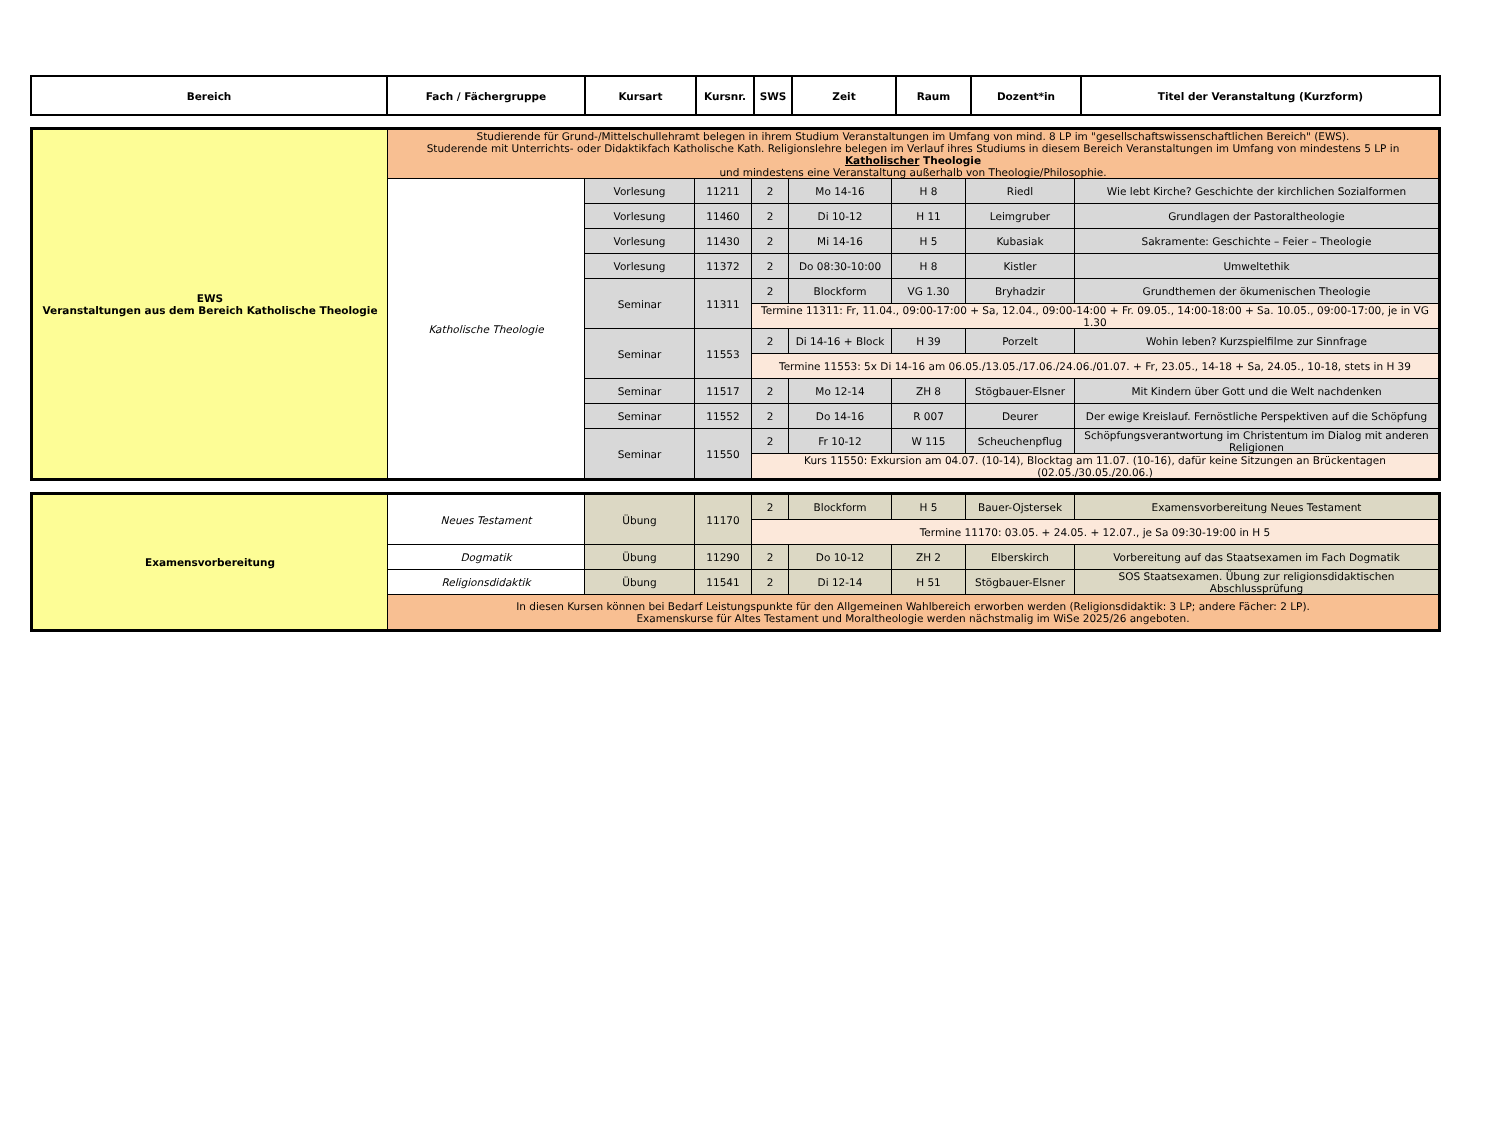| Bereich | Fach / Fächergruppe | Kursart | Kursnr. | SWS | Zeit | Raum | Dozent*in | Titel der Veranstaltung (Kurzform) |
| --- | --- | --- | --- | --- | --- | --- | --- | --- |
| EWS Veranstaltungen aus dem Bereich Katholische Theologie | Studierende für Grund-/Mittelschullehramt belegen in ihrem Studium Veranstaltungen im Umfang von mind. 8 LP im "gesellschaftswissenschaftlichen Bereich" (EWS). Studerende mit Unterrichts- oder Didaktikfach Katholische Kath. Religionslehre belegen im Verlauf ihres Studiums in diesem Bereich Veranstaltungen im Umfang von mindestens 5 LP in Katholischer Theologie und mindestens eine Veranstaltung außerhalb von Theologie/Philosophie. | | | | | | | |
| | Katholische Theologie | Vorlesung | 11211 | 2 | Mo 14-16 | H 8 | Riedl | Wie lebt Kirche? Geschichte der kirchlichen Sozialformen |
| | | Vorlesung | 11460 | 2 | Di 10-12 | H 11 | Leimgruber | Grundlagen der Pastoraltheologie |
| | | Vorlesung | 11430 | 2 | Mi 14-16 | H 5 | Kubasiak | Sakramente: Geschichte – Feier – Theologie |
| | | Vorlesung | 11372 | 2 | Do 08:30-10:00 | H 8 | Kistler | Umweltethik |
| | | Seminar | 11311 | 2 | Blockform | VG 1.30 | Bryhadzir | Grundthemen der ökumenischen Theologie |
| | | | | Termine 11311: Fr, 11.04., 09:00-17:00 + Sa, 12.04., 09:00-14:00 + Fr. 09.05., 14:00-18:00 + Sa. 10.05., 09:00-17:00, je in VG 1.30 | | | | |
| | | Seminar | 11553 | 2 | Di 14-16 + Block | H 39 | Porzelt | Wohin leben? Kurzspielfilme zur Sinnfrage |
| | | | | Termine 11553: 5x Di 14-16 am 06.05./13.05./17.06./24.06./01.07. + Fr, 23.05., 14-18 + Sa, 24.05., 10-18, stets in H 39 | | | | |
| | | Seminar | 11517 | 2 | Mo 12-14 | ZH 8 | Stögbauer-Elsner | Mit Kindern über Gott und die Welt nachdenken |
| | | Seminar | 11552 | 2 | Do 14-16 | R 007 | Deurer | Der ewige Kreislauf. Fernöstliche Perspektiven auf die Schöpfung |
| | | Seminar | 11550 | 2 | Fr 10-12 | W 115 | Scheuchenpflug | Schöpfungsverantwortung im Christentum im Dialog mit anderen Religionen |
| | | | | Kurs 11550: Exkursion am 04.07. (10-14), Blocktag am 11.07. (10-16), dafür keine Sitzungen an Brückentagen (02.05./30.05./20.06.) | | | | |
| Examensvorbereitung | Neues Testament | Übung | 11170 | 2 | Blockform | H 5 | Bauer-Ojstersek | Examensvorbereitung Neues Testament |
| | | | | Termine 11170: 03.05. + 24.05. + 12.07., je Sa 09:30-19:00 in H 5 | | | | |
| | Dogmatik | Übung | 11290 | 2 | Do 10-12 | ZH 2 | Elberskirch | Vorbereitung auf das Staatsexamen im Fach Dogmatik |
| | Religionsdidaktik | Übung | 11541 | 2 | Di 12-14 | H 51 | Stögbauer-Elsner | SOS Staatsexamen. Übung zur religionsdidaktischen Abschlussprüfung |
| | In diesen Kursen können bei Bedarf Leistungspunkte für den Allgemeinen Wahlbereich erworben werden (Religionsdidaktik: 3 LP; andere Fächer: 2 LP). Examenskurse für Altes Testament und Moraltheologie werden nächstmalig im WiSe 2025/26 angeboten. | | | | | | | |